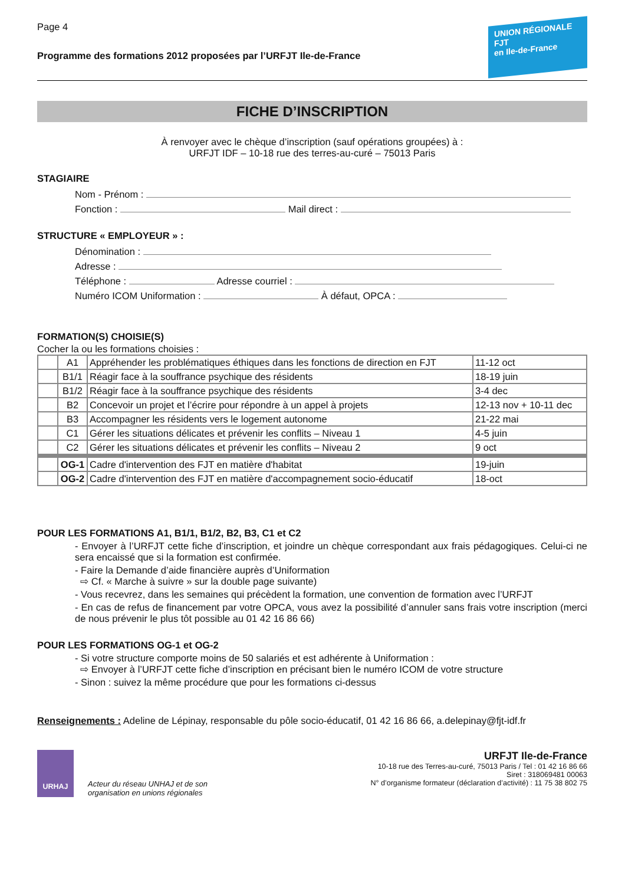Page 4
Programme des formations 2012 proposées par l’URFJT Ile-de-France
UNION RÉGIONALE
FJT
en Ile-de-France
FICHE D’INSCRIPTION
À renvoyer avec le chèque d’inscription (sauf opérations groupées) à :
URFJT IDF – 10-18 rue des terres-au-curé – 75013 Paris
STAGIAIRE
Nom - Prénom :
Fonction : Mail direct :
STRUCTURE « EMPLOYEUR » :
Dénomination :
Adresse :
Téléphone : Adresse courriel :
Numéro ICOM Uniformation : À défaut, OPCA :
FORMATION(S) CHOISIE(S)
Cocher la ou les formations choisies :
| | A1 | Appréhender les problématiques éthiques dans les fonctions de direction en FJT | 11-12 oct |
| | B1/1 | Réagir face à la souffrance psychique des résidents | 18-19 juin |
| | B1/2 | Réagir face à la souffrance psychique des résidents | 3-4 dec |
| | B2 | Concevoir un projet et l’écrire pour répondre à un appel à projets | 12-13 nov + 10-11 dec |
| | B3 | Accompagner les résidents vers le logement autonome | 21-22 mai |
| | C1 | Gérer les situations délicates et prévenir les conflits – Niveau 1 | 4-5 juin |
| | C2 | Gérer les situations délicates et prévenir les conflits – Niveau 2 | 9 oct |
| | OG-1 | Cadre d'intervention des FJT en matière d'habitat | 19-juin |
| | OG-2 | Cadre d'intervention des FJT en matière d'accompagnement socio-éducatif | 18-oct |
POUR LES FORMATIONS A1, B1/1, B1/2, B2, B3, C1 et C2
- Envoyer à l’URFJT cette fiche d’inscription, et joindre un chèque correspondant aux frais pédagogiques. Celui-ci ne sera encaissé que si la formation est confirmée.
- Faire la Demande d’aide financière auprès d’Uniformation
⇨ Cf. « Marche à suivre » sur la double page suivante)
- Vous recevrez, dans les semaines qui précèdent la formation, une convention de formation avec l’URFJT
- En cas de refus de financement par votre OPCA, vous avez la possibilité d’annuler sans frais votre inscription (merci de nous prévenir le plus tôt possible au 01 42 16 86 66)
POUR LES FORMATIONS OG-1 et OG-2
- Si votre structure comporte moins de 50 salariés et est adhérente à Uniformation :
⇨ Envoyer à l’URFJT cette fiche d’inscription en précisant bien le numéro ICOM de votre structure
- Sinon : suivez la même procédure que pour les formations ci-dessus
Renseignements : Adeline de Lépinay, responsable du pôle socio-éducatif, 01 42 16 86 66, a.delepinay@fjt-idf.fr
URHAJ
Acteur du réseau UNHAJ et de son
organisation en unions régionales
URFJT Ile-de-France
10-18 rue des Terres-au-curé, 75013 Paris / Tel : 01 42 16 86 66
Siret : 318069481 00063
N° d’organisme formateur (déclaration d’activité) : 11 75 38 802 75